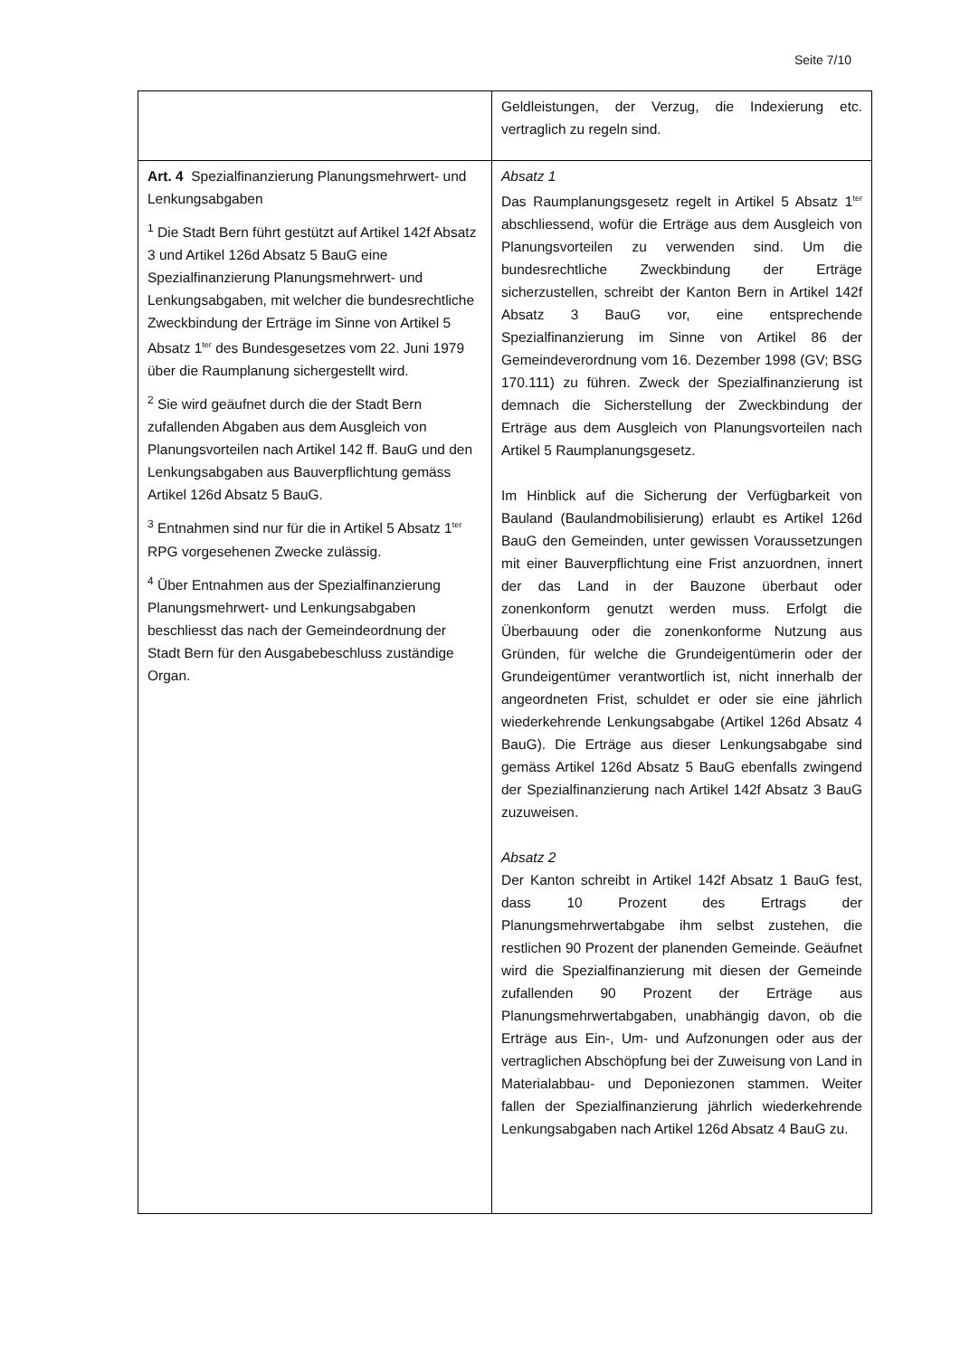Seite 7/10
| | Geldleistungen, der Verzug, die Indexierung etc. vertraglich zu regeln sind. |
| Art. 4 Spezialfinanzierung Planungsmehrwert- und Lenkungsabgaben <sup>1</sup> Die Stadt Bern führt gestützt auf Artikel 142f Absatz 3 und Artikel 126d Absatz 5 BauG eine Spezialfinanzierung Planungsmehrwert- und Lenkungsabgaben, mit welcher die bundesrechtliche Zweckbindung der Erträge im Sinne von Artikel 5 Absatz 1<sup>ter</sup> des Bundesgesetzes vom 22. Juni 1979 über die Raumplanung sichergestellt wird. <sup>2</sup> Sie wird geäufnet durch die der Stadt Bern zufallenden Abgaben aus dem Ausgleich von Planungsvorteilen nach Artikel 142 ff. BauG und den Lenkungsabgaben aus Bauverpflichtung gemäss Artikel 126d Absatz 5 BauG. <sup>3</sup> Entnahmen sind nur für die in Artikel 5 Absatz 1<sup>ter</sup> RPG vorgesehenen Zwecke zulässig. <sup>4</sup> Über Entnahmen aus der Spezialfinanzierung Planungsmehrwert- und Lenkungsabgaben beschliesst das nach der Gemeindeordnung der Stadt Bern für den Ausgabebeschluss zuständige Organ. | Absatz 1 Das Raumplanungsgesetz regelt in Artikel 5 Absatz 1<sup>ter</sup> abschliessend, wofür die Erträge aus dem Ausgleich von Planungsvorteilen zu verwenden sind. Um die bundesrechtliche Zweckbindung der Erträge sicherzustellen, schreibt der Kanton Bern in Artikel 142f Absatz 3 BauG vor, eine entsprechende Spezialfinanzierung im Sinne von Artikel 86 der Gemeindeverordnung vom 16. Dezember 1998 (GV; BSG 170.111) zu führen. Zweck der Spezialfinanzierung ist demnach die Sicherstellung der Zweckbindung der Erträge aus dem Ausgleich von Planungsvorteilen nach Artikel 5 Raumplanungsgesetz. Im Hinblick auf die Sicherung der Verfügbarkeit von Bauland (Baulandmobilisierung) erlaubt es Artikel 126d BauG den Gemeinden, unter gewissen Voraussetzungen mit einer Bauverpflichtung eine Frist anzuordnen, innert der das Land in der Bauzone überbaut oder zonenkonform genutzt werden muss. Erfolgt die Überbauung oder die zonenkonforme Nutzung aus Gründen, für welche die Grundeigentümerin oder der Grundeigentümer verantwortlich ist, nicht innerhalb der angeordneten Frist, schuldet er oder sie eine jährlich wiederkehrende Lenkungsabgabe (Artikel 126d Absatz 4 BauG). Die Erträge aus dieser Lenkungsabgabe sind gemäss Artikel 126d Absatz 5 BauG ebenfalls zwingend der Spezialfinanzierung nach Artikel 142f Absatz 3 BauG zuzuweisen. Absatz 2 Der Kanton schreibt in Artikel 142f Absatz 1 BauG fest, dass 10 Prozent des Ertrags der Planungsmehrwertabgabe ihm selbst zustehen, die restlichen 90 Prozent der planenden Gemeinde. Geäufnet wird die Spezialfinanzierung mit diesen der Gemeinde zufallenden 90 Prozent der Erträge aus Planungsmehrwertabgaben, unabhängig davon, ob die Erträge aus Ein-, Um- und Aufzonungen oder aus der vertraglichen Abschöpfung bei der Zuweisung von Land in Materialabbau- und Deponiezonen stammen. Weiter fallen der Spezialfinanzierung jährlich wiederkehrende Lenkungsabgaben nach Artikel 126d Absatz 4 BauG zu. |